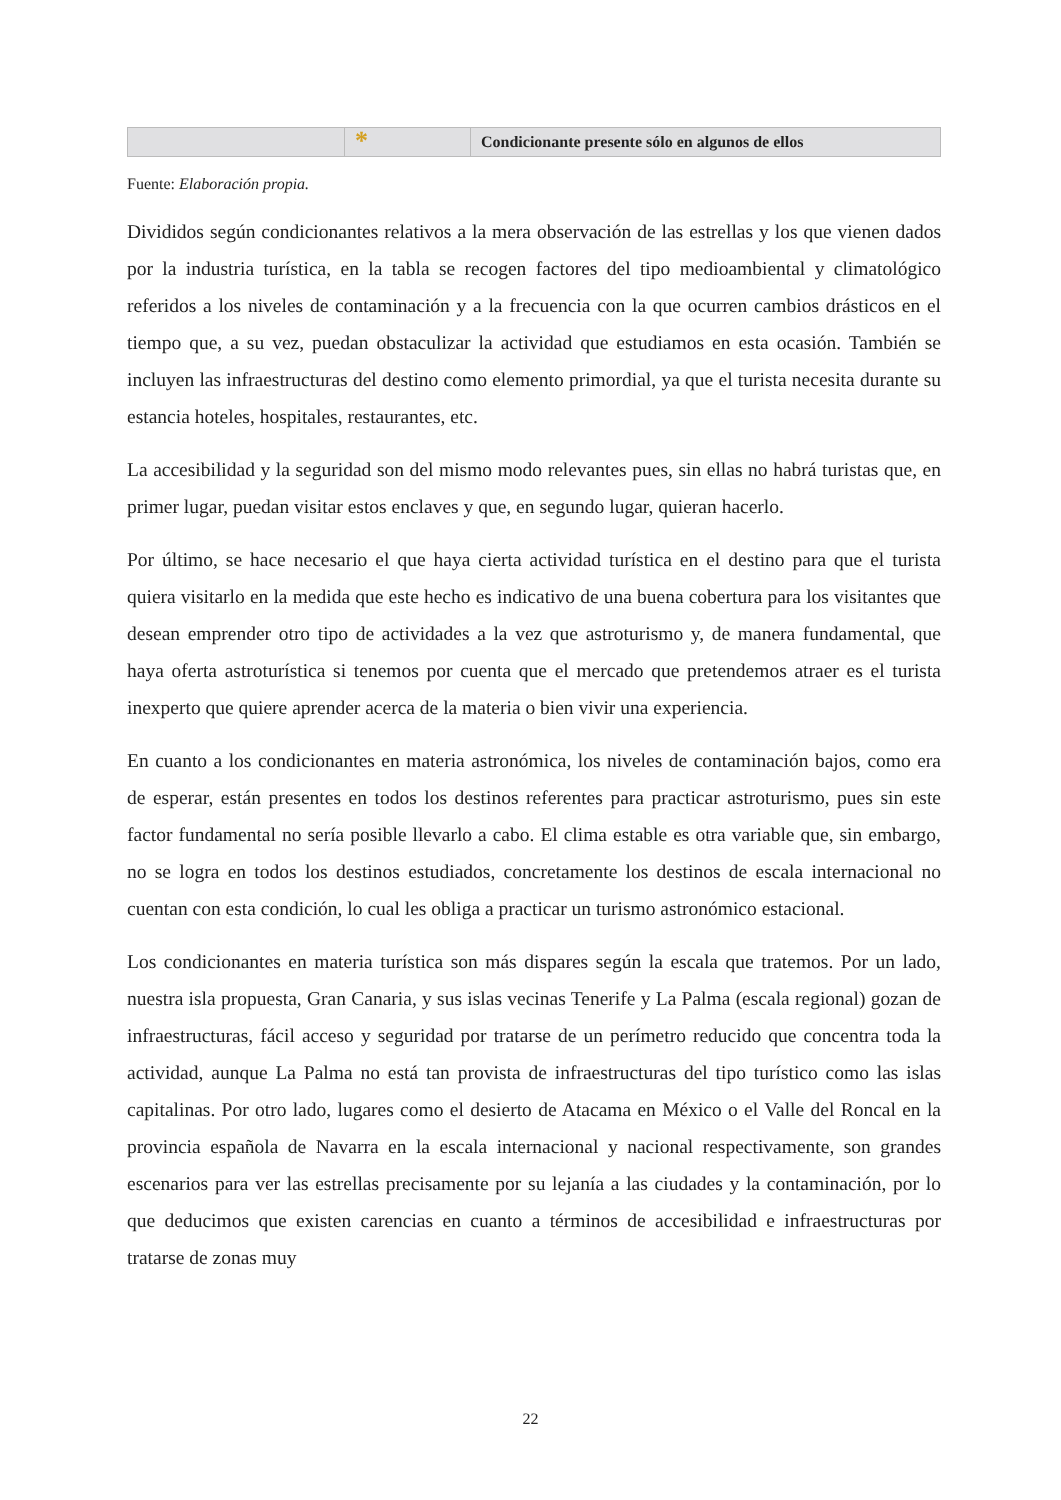| | * | Condicionante presente sólo en algunos de ellos |
Fuente: Elaboración propia.
Divididos según condicionantes relativos a la mera observación de las estrellas y los que vienen dados por la industria turística, en la tabla se recogen factores del tipo medioambiental y climatológico referidos a los niveles de contaminación y a la frecuencia con la que ocurren cambios drásticos en el tiempo que, a su vez, puedan obstaculizar la actividad que estudiamos en esta ocasión. También se incluyen las infraestructuras del destino como elemento primordial, ya que el turista necesita durante su estancia hoteles, hospitales, restaurantes, etc.
La accesibilidad y la seguridad son del mismo modo relevantes pues, sin ellas no habrá turistas que, en primer lugar, puedan visitar estos enclaves y que, en segundo lugar, quieran hacerlo.
Por último, se hace necesario el que haya cierta actividad turística en el destino para que el turista quiera visitarlo en la medida que este hecho es indicativo de una buena cobertura para los visitantes que desean emprender otro tipo de actividades a la vez que astroturismo y, de manera fundamental, que haya oferta astroturística si tenemos por cuenta que el mercado que pretendemos atraer es el turista inexperto que quiere aprender acerca de la materia o bien vivir una experiencia.
En cuanto a los condicionantes en materia astronómica, los niveles de contaminación bajos, como era de esperar, están presentes en todos los destinos referentes para practicar astroturismo, pues sin este factor fundamental no sería posible llevarlo a cabo. El clima estable es otra variable que, sin embargo, no se logra en todos los destinos estudiados, concretamente los destinos de escala internacional no cuentan con esta condición, lo cual les obliga a practicar un turismo astronómico estacional.
Los condicionantes en materia turística son más dispares según la escala que tratemos. Por un lado, nuestra isla propuesta, Gran Canaria, y sus islas vecinas Tenerife y La Palma (escala regional) gozan de infraestructuras, fácil acceso y seguridad por tratarse de un perímetro reducido que concentra toda la actividad, aunque La Palma no está tan provista de infraestructuras del tipo turístico como las islas capitalinas. Por otro lado, lugares como el desierto de Atacama en México o el Valle del Roncal en la provincia española de Navarra en la escala internacional y nacional respectivamente, son grandes escenarios para ver las estrellas precisamente por su lejanía a las ciudades y la contaminación, por lo que deducimos que existen carencias en cuanto a términos de accesibilidad e infraestructuras por tratarse de zonas muy
22